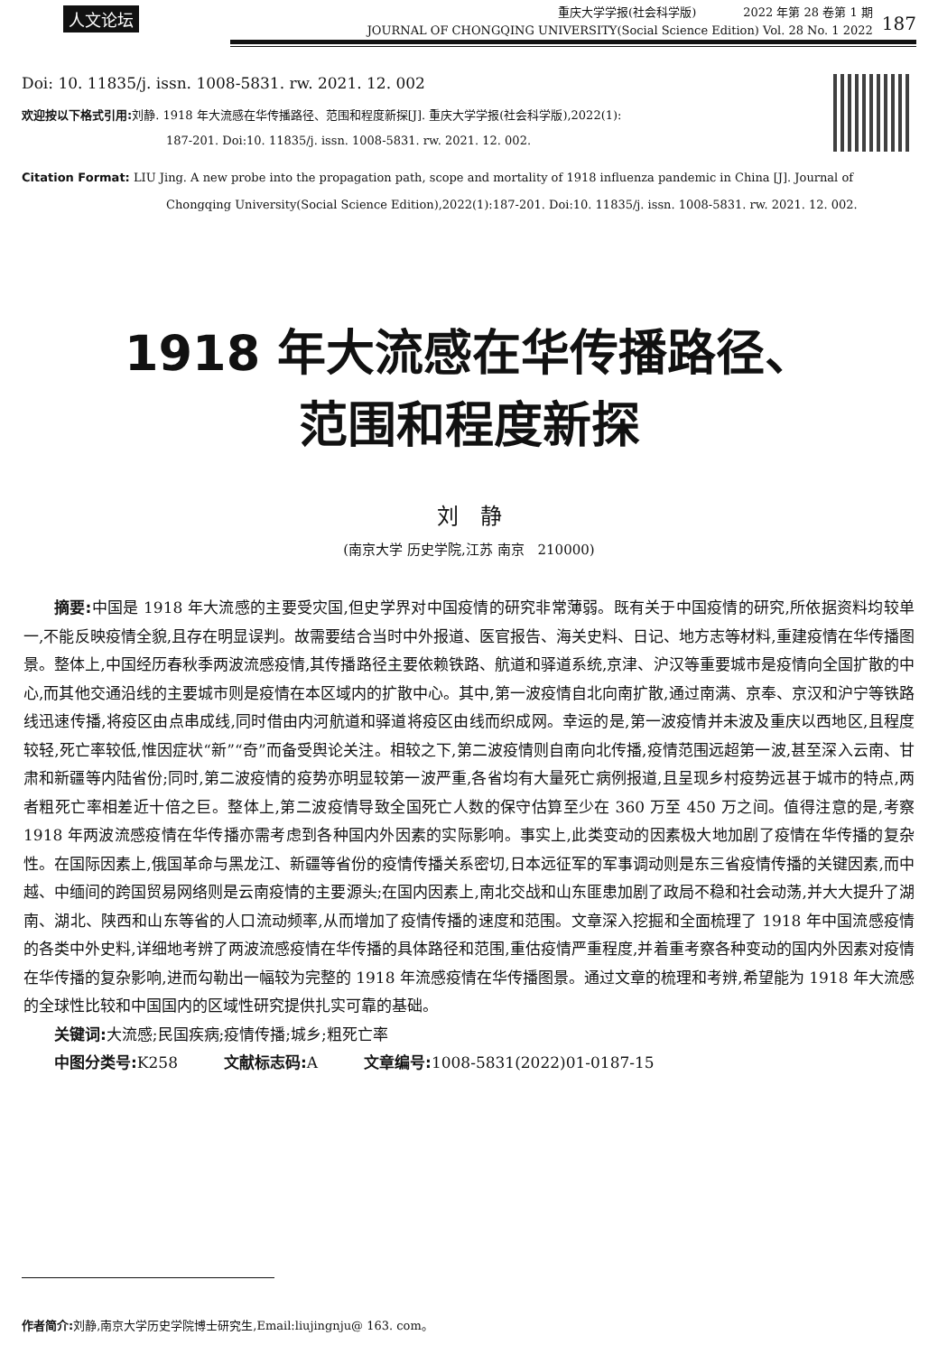人文论坛
重庆大学学报(社会科学版)　　　　2022 年第 28 卷第 1 期
JOURNAL OF CHONGQING UNIVERSITY(Social Science Edition) Vol. 28 No. 1 2022
187
Doi: 10. 11835/j. issn. 1008-5831. rw. 2021. 12. 002
欢迎按以下格式引用: 刘静. 1918 年大流感在华传播路径、范围和程度新探[J]. 重庆大学学报(社会科学版),2022(1):
187-201. Doi:10. 11835/j. issn. 1008-5831. rw. 2021. 12. 002.
Citation Format: LIU Jing. A new probe into the propagation path, scope and mortality of 1918 influenza pandemic in China [J]. Journal of
Chongqing University(Social Science Edition),2022(1):187-201. Doi:10. 11835/j. issn. 1008-5831. rw. 2021. 12. 002.
1918 年大流感在华传播路径、
范围和程度新探
刘　静
(南京大学 历史学院,江苏 南京　210000)
摘要: 中国是 1918 年大流感的主要受灾国,但史学界对中国疫情的研究非常薄弱。既有关于中国疫情的研究,所依据资料均较单一,不能反映疫情全貌,且存在明显误判。故需要结合当时中外报道、医官报告、海关史料、日记、地方志等材料,重建疫情在华传播图景。整体上,中国经历春秋季两波流感疫情,其传播路径主要依赖铁路、航道和驿道系统,京津、沪汉等重要城市是疫情向全国扩散的中心,而其他交通沿线的主要城市则是疫情在本区域内的扩散中心。其中,第一波疫情自北向南扩散,通过南满、京奉、京汉和沪宁等铁路线迅速传播,将疫区由点串成线,同时借由内河航道和驿道将疫区由线而织成网。幸运的是,第一波疫情并未波及重庆以西地区,且程度较轻,死亡率较低,惟因症状“新”“奇”而备受舆论关注。相较之下,第二波疫情则自南向北传播,疫情范围远超第一波,甚至深入云南、甘肃和新疆等内陆省份;同时,第二波疫情的疫势亦明显较第一波严重,各省均有大量死亡病例报道,且呈现乡村疫势远甚于城市的特点,两者粗死亡率相差近十倍之巨。整体上,第二波疫情导致全国死亡人数的保守估算至少在 360 万至 450 万之间。值得注意的是,考察 1918 年两波流感疫情在华传播亦需考虑到各种国内外因素的实际影响。事实上,此类变动的因素极大地加剧了疫情在华传播的复杂性。在国际因素上,俄国革命与黑龙江、新疆等省份的疫情传播关系密切,日本远征军的军事调动则是东三省疫情传播的关键因素,而中越、中缅间的跨国贸易网络则是云南疫情的主要源头;在国内因素上,南北交战和山东匪患加剧了政局不稳和社会动荡,并大大提升了湖南、湖北、陕西和山东等省的人口流动频率,从而增加了疫情传播的速度和范围。文章深入挖掘和全面梳理了 1918 年中国流感疫情的各类中外史料,详细地考辨了两波流感疫情在华传播的具体路径和范围,重估疫情严重程度,并着重考察各种变动的国内外因素对疫情在华传播的复杂影响,进而勾勒出一幅较为完整的 1918 年流感疫情在华传播图景。通过文章的梳理和考辨,希望能为 1918 年大流感的全球性比较和中国国内的区域性研究提供扎实可靠的基础。
关键词: 大流感;民国疾病;疫情传播;城乡;粗死亡率
中图分类号: K258　　　文献标志码: A　　　文章编号: 1008-5831(2022)01-0187-15
作者简介: 刘静,南京大学历史学院博士研究生,Email:liujingnju@ 163. com。